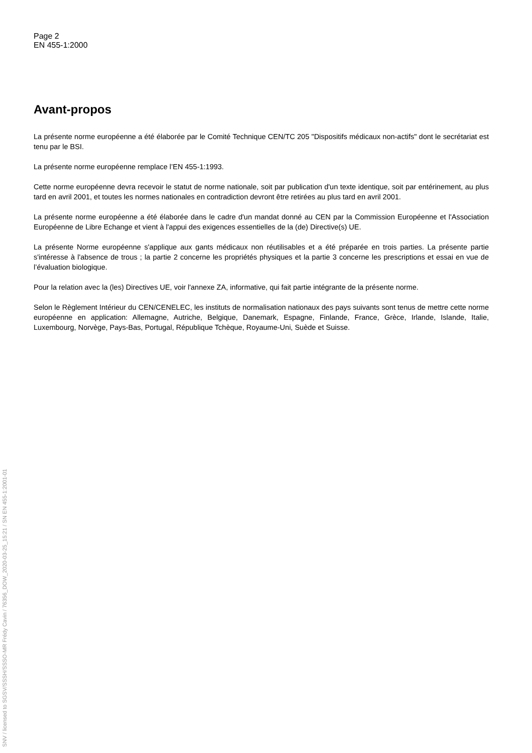SNV / licensed to SGSV/SSSH/SSSO-MR Frédy Cavin / 76356_DOW_2020-03-25_15:21 / SN EN 455-1:2001-01
Page 2
EN 455-1:2000
Avant-propos
La présente norme européenne a été élaborée par le Comité Technique CEN/TC 205 "Dispositifs médicaux non-actifs" dont le secrétariat est tenu par le BSI.
La présente norme européenne remplace l’EN 455-1:1993.
Cette norme européenne devra recevoir le statut de norme nationale, soit par publication d'un texte identique, soit par entérinement, au plus tard en avril 2001, et toutes les normes nationales en contradiction devront être retirées au plus tard en avril 2001.
La présente norme européenne a été élaborée dans le cadre d'un mandat donné au CEN par la Commission Européenne et l'Association Européenne de Libre Echange et vient à l'appui des exigences essentielles de la (de) Directive(s) UE.
La présente Norme européenne s'applique aux gants médicaux non réutilisables et a été préparée en trois parties. La présente partie s'intéresse à l'absence de trous ; la partie 2 concerne les propriétés physiques et la partie 3 concerne les prescriptions et essai en vue de l’évaluation biologique.
Pour la relation avec la (les) Directives UE, voir l'annexe ZA, informative, qui fait partie intégrante de la présente norme.
Selon le Règlement Intérieur du CEN/CENELEC, les instituts de normalisation nationaux des pays suivants sont tenus de mettre cette norme européenne en application: Allemagne, Autriche, Belgique, Danemark, Espagne, Finlande, France, Grèce, Irlande, Islande, Italie, Luxembourg, Norvège, Pays-Bas, Portugal, République Tchèque, Royaume-Uni, Suède et Suisse.